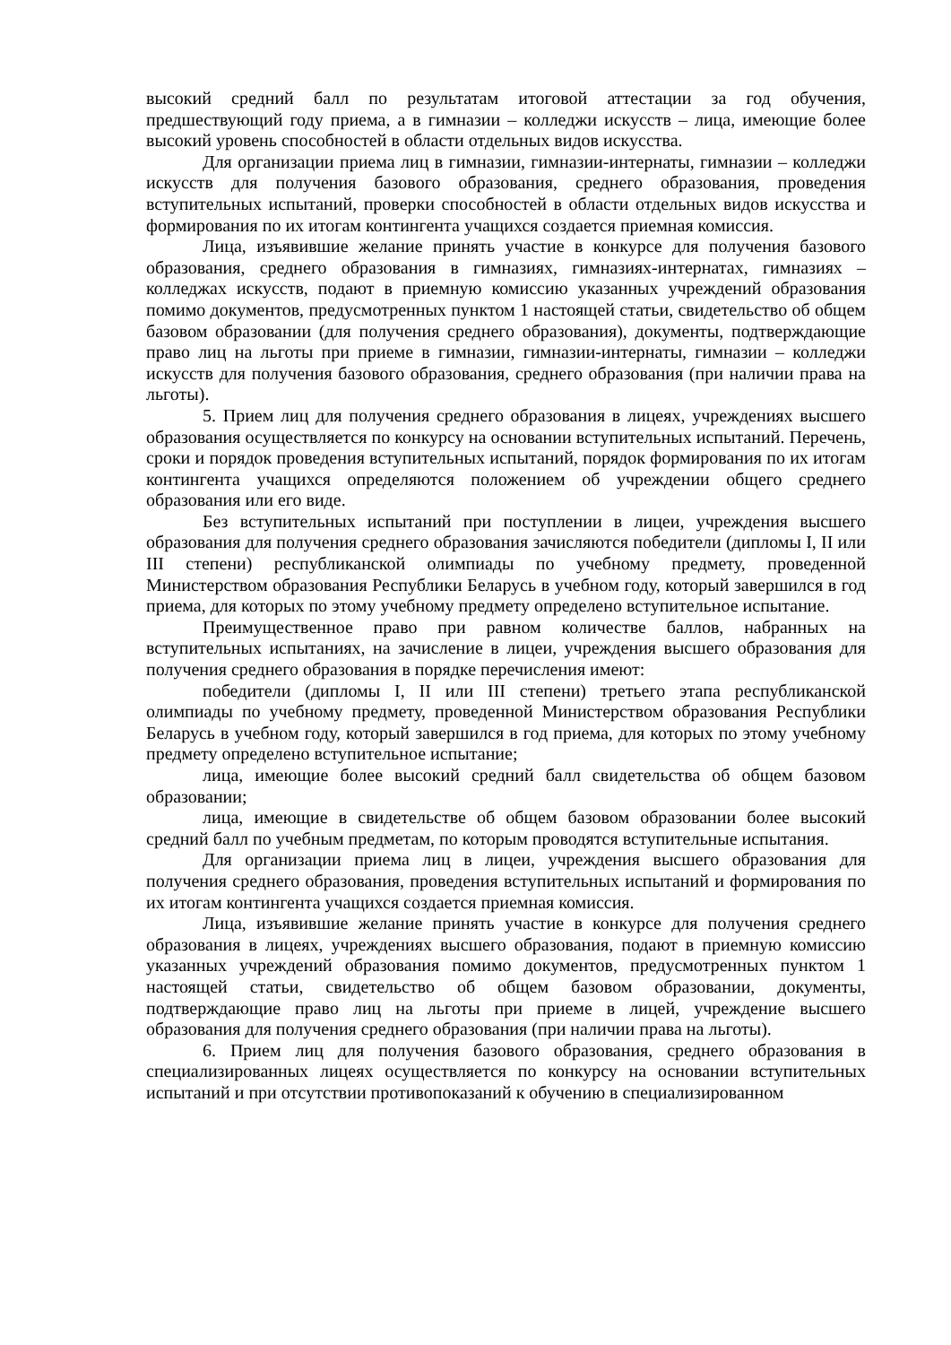высокий средний балл по результатам итоговой аттестации за год обучения, предшествующий году приема, а в гимназии – колледжи искусств – лица, имеющие более высокий уровень способностей в области отдельных видов искусства.
Для организации приема лиц в гимназии, гимназии-интернаты, гимназии – колледжи искусств для получения базового образования, среднего образования, проведения вступительных испытаний, проверки способностей в области отдельных видов искусства и формирования по их итогам контингента учащихся создается приемная комиссия.
Лица, изъявившие желание принять участие в конкурсе для получения базового образования, среднего образования в гимназиях, гимназиях-интернатах, гимназиях – колледжах искусств, подают в приемную комиссию указанных учреждений образования помимо документов, предусмотренных пунктом 1 настоящей статьи, свидетельство об общем базовом образовании (для получения среднего образования), документы, подтверждающие право лиц на льготы при приеме в гимназии, гимназии-интернаты, гимназии – колледжи искусств для получения базового образования, среднего образования (при наличии права на льготы).
5. Прием лиц для получения среднего образования в лицеях, учреждениях высшего образования осуществляется по конкурсу на основании вступительных испытаний. Перечень, сроки и порядок проведения вступительных испытаний, порядок формирования по их итогам контингента учащихся определяются положением об учреждении общего среднего образования или его виде.
Без вступительных испытаний при поступлении в лицеи, учреждения высшего образования для получения среднего образования зачисляются победители (дипломы I, II или III степени) республиканской олимпиады по учебному предмету, проведенной Министерством образования Республики Беларусь в учебном году, который завершился в год приема, для которых по этому учебному предмету определено вступительное испытание.
Преимущественное право при равном количестве баллов, набранных на вступительных испытаниях, на зачисление в лицеи, учреждения высшего образования для получения среднего образования в порядке перечисления имеют:
победители (дипломы I, II или III степени) третьего этапа республиканской олимпиады по учебному предмету, проведенной Министерством образования Республики Беларусь в учебном году, который завершился в год приема, для которых по этому учебному предмету определено вступительное испытание;
лица, имеющие более высокий средний балл свидетельства об общем базовом образовании;
лица, имеющие в свидетельстве об общем базовом образовании более высокий средний балл по учебным предметам, по которым проводятся вступительные испытания.
Для организации приема лиц в лицеи, учреждения высшего образования для получения среднего образования, проведения вступительных испытаний и формирования по их итогам контингента учащихся создается приемная комиссия.
Лица, изъявившие желание принять участие в конкурсе для получения среднего образования в лицеях, учреждениях высшего образования, подают в приемную комиссию указанных учреждений образования помимо документов, предусмотренных пунктом 1 настоящей статьи, свидетельство об общем базовом образовании, документы, подтверждающие право лиц на льготы при приеме в лицей, учреждение высшего образования для получения среднего образования (при наличии права на льготы).
6. Прием лиц для получения базового образования, среднего образования в специализированных лицеях осуществляется по конкурсу на основании вступительных испытаний и при отсутствии противопоказаний к обучению в специализированном